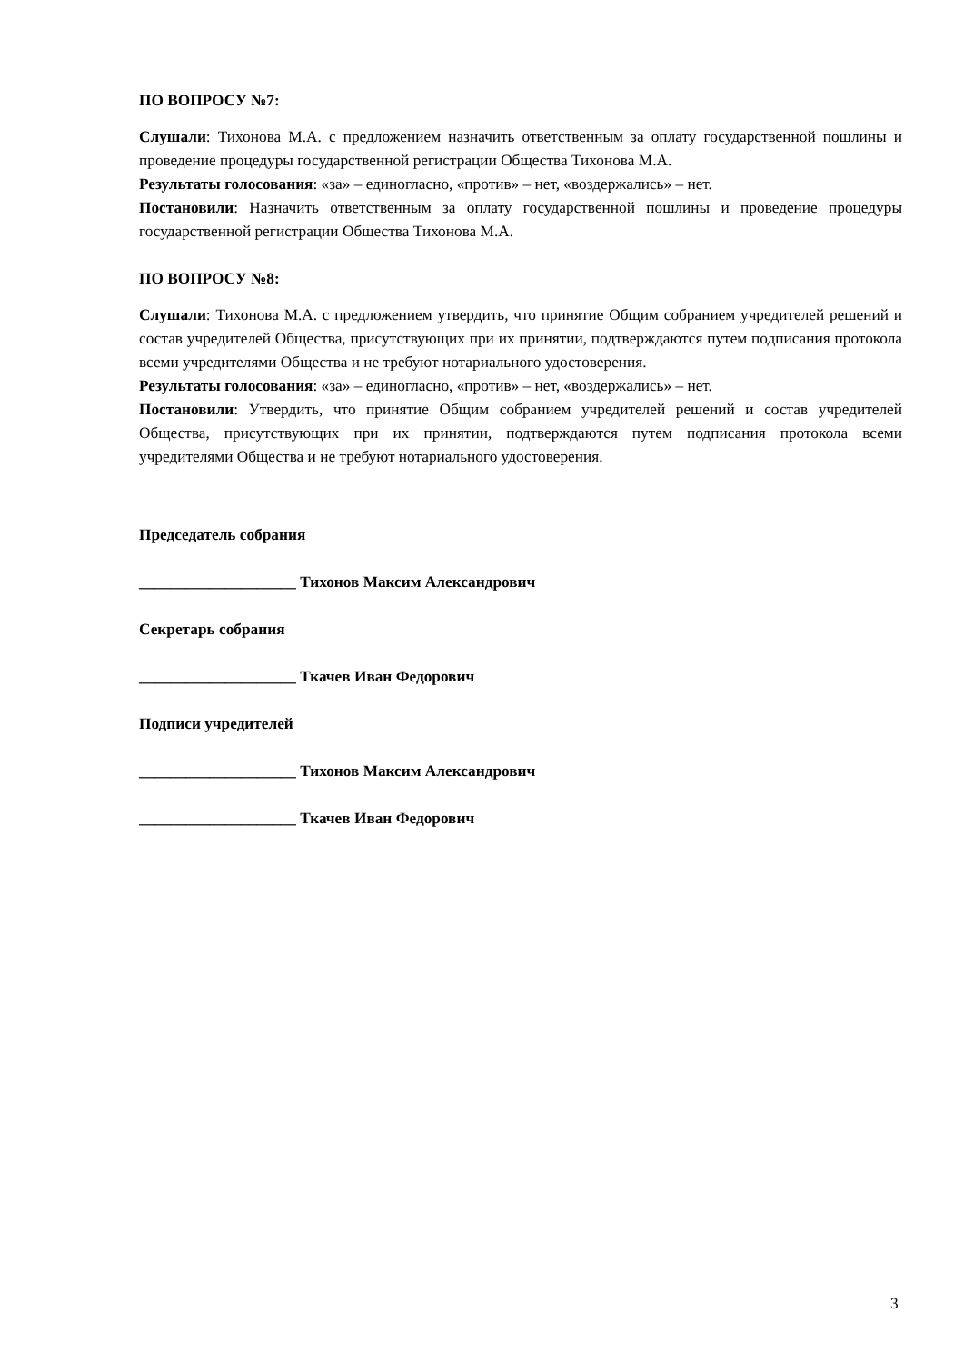ПО ВОПРОСУ №7:
Слушали: Тихонова М.А. с предложением назначить ответственным за оплату государственной пошлины и проведение процедуры государственной регистрации Общества Тихонова М.А.
Результаты голосования: «за» – единогласно, «против» – нет, «воздержались» – нет.
Постановили: Назначить ответственным за оплату государственной пошлины и проведение процедуры государственной регистрации Общества Тихонова М.А.
ПО ВОПРОСУ №8:
Слушали: Тихонова М.А. с предложением утвердить, что принятие Общим собранием учредителей решений и состав учредителей Общества, присутствующих при их принятии, подтверждаются путем подписания протокола всеми учредителями Общества и не требуют нотариального удостоверения.
Результаты голосования: «за» – единогласно, «против» – нет, «воздержались» – нет.
Постановили: Утвердить, что принятие Общим собранием учредителей решений и состав учредителей Общества, присутствующих при их принятии, подтверждаются путем подписания протокола всеми учредителями Общества и не требуют нотариального удостоверения.
Председатель собрания
____________________ Тихонов Максим Александрович
Секретарь собрания
____________________ Ткачев Иван Федорович
Подписи учредителей
____________________ Тихонов Максим Александрович
____________________ Ткачев Иван Федорович
3